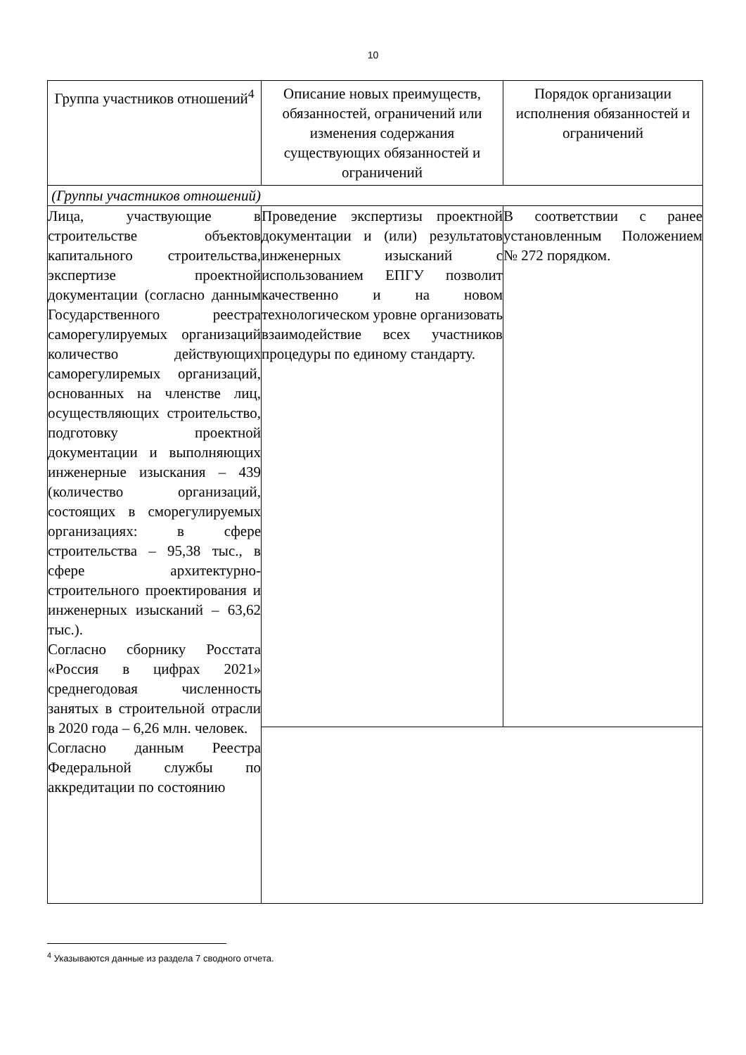10
| Группа участников отношений<sup>4</sup> | Описание новых преимуществ, обязанностей, ограничений или изменения содержания существующих обязанностей и ограничений | Порядок организации исполнения обязанностей и ограничений |
| --- | --- | --- |
| (Группы участников отношений) | | |
| Лица, участвующие в строительстве объектов капитального строительства, экспертизе проектной документации (согласно данным Государственного реестра саморегулируемых организаций количество действующих саморегулиремых организаций, основанных на членстве лиц, осуществляющих строительство, подготовку проектной документации и выполняющих инженерные изыскания – 439 (количество организаций, состоящих в сморегулируемых организациях: в сфере строительства – 95,38 тыс., в сфере архитектурно-строительного проектирования и инженерных изысканий – 63,62 тыс.). Согласно сборнику Росстата «Россия в цифрах 2021» среднегодовая численность занятых в строительной отрасли в 2020 года – 6,26 млн. человек. Согласно данным Реестра Федеральной службы по аккредитации по состоянию | Проведение экспертизы проектной документации и (или) результатов инженерных изысканий с использованием ЕПГУ позволит качественно и на новом технологическом уровне организовать взаимодействие всех участников процедуры по единому стандарту. | В соответствии с ранее установленным Положением № 272 порядком. |
<sup>4</sup> Указываются данные из раздела 7 сводного отчета.